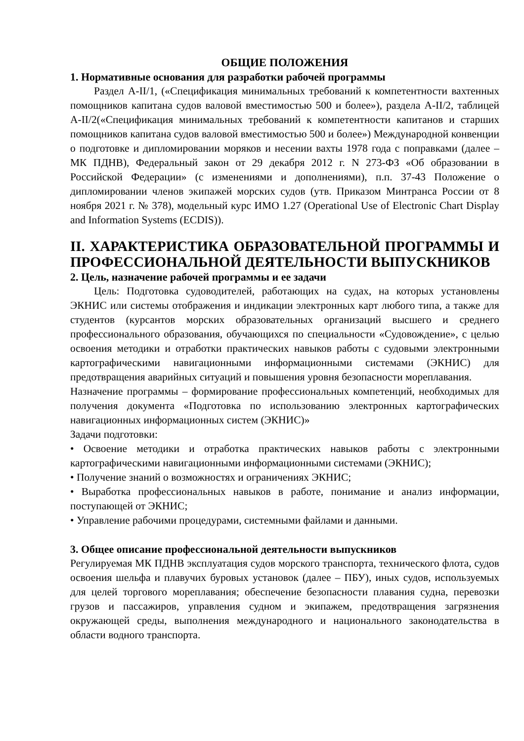ОБЩИЕ ПОЛОЖЕНИЯ
1. Нормативные основания для разработки рабочей программы
Раздел А-II/1, («Спецификация минимальных требований к компетентности вахтенных помощников капитана судов валовой вместимостью 500 и более»), раздела А-II/2, таблицей А-II/2(«Спецификация минимальных требований к компетентности капитанов и старших помощников капитана судов валовой вместимостью 500 и более») Международной конвенции о подготовке и дипломировании моряков и несении вахты 1978 года с поправками (далее – МК ПДНВ), Федеральный закон от 29 декабря 2012 г. N 273-ФЗ «Об образовании в Российской Федерации» (с изменениями и дополнениями), п.п. 37-43 Положение о дипломировании членов экипажей морских судов (утв. Приказом Минтранса России от 8 ноября 2021 г. № 378), модельный курс ИМО 1.27 (Operational Use of Electronic Chart Display and Information Systems (ECDIS)).
II. ХАРАКТЕРИСТИКА ОБРАЗОВАТЕЛЬНОЙ ПРОГРАММЫ И ПРОФЕССИОНАЛЬНОЙ ДЕЯТЕЛЬНОСТИ ВЫПУСКНИКОВ
2. Цель, назначение рабочей программы и ее задачи
Цель: Подготовка судоводителей, работающих на судах, на которых установлены ЭКНИС или системы отображения и индикации электронных карт любого типа, а также для студентов (курсантов морских образовательных организаций высшего и среднего профессионального образования, обучающихся по специальности «Судовождение», с целью освоения методики и отработки практических навыков работы с судовыми электронными картографическими навигационными информационными системами (ЭКНИС) для предотвращения аварийных ситуаций и повышения уровня безопасности мореплавания.
Назначение программы – формирование профессиональных компетенций, необходимых для получения документа «Подготовка по использованию электронных картографических навигационных информационных систем (ЭКНИС)»
Задачи подготовки:
• Освоение методики и отработка практических навыков работы с электронными картографическими навигационными информационными системами (ЭКНИС);
• Получение знаний о возможностях и ограничениях ЭКНИС;
• Выработка профессиональных навыков в работе, понимание и анализ информации, поступающей от ЭКНИС;
• Управление рабочими процедурами, системными файлами и данными.
3. Общее описание профессиональной деятельности выпускников
Регулируемая МК ПДНВ эксплуатация судов морского транспорта, технического флота, судов освоения шельфа и плавучих буровых установок (далее – ПБУ), иных судов, используемых для целей торгового мореплавания; обеспечение безопасности плавания судна, перевозки грузов и пассажиров, управления судном и экипажем, предотвращения загрязнения окружающей среды, выполнения международного и национального законодательства в области водного транспорта.